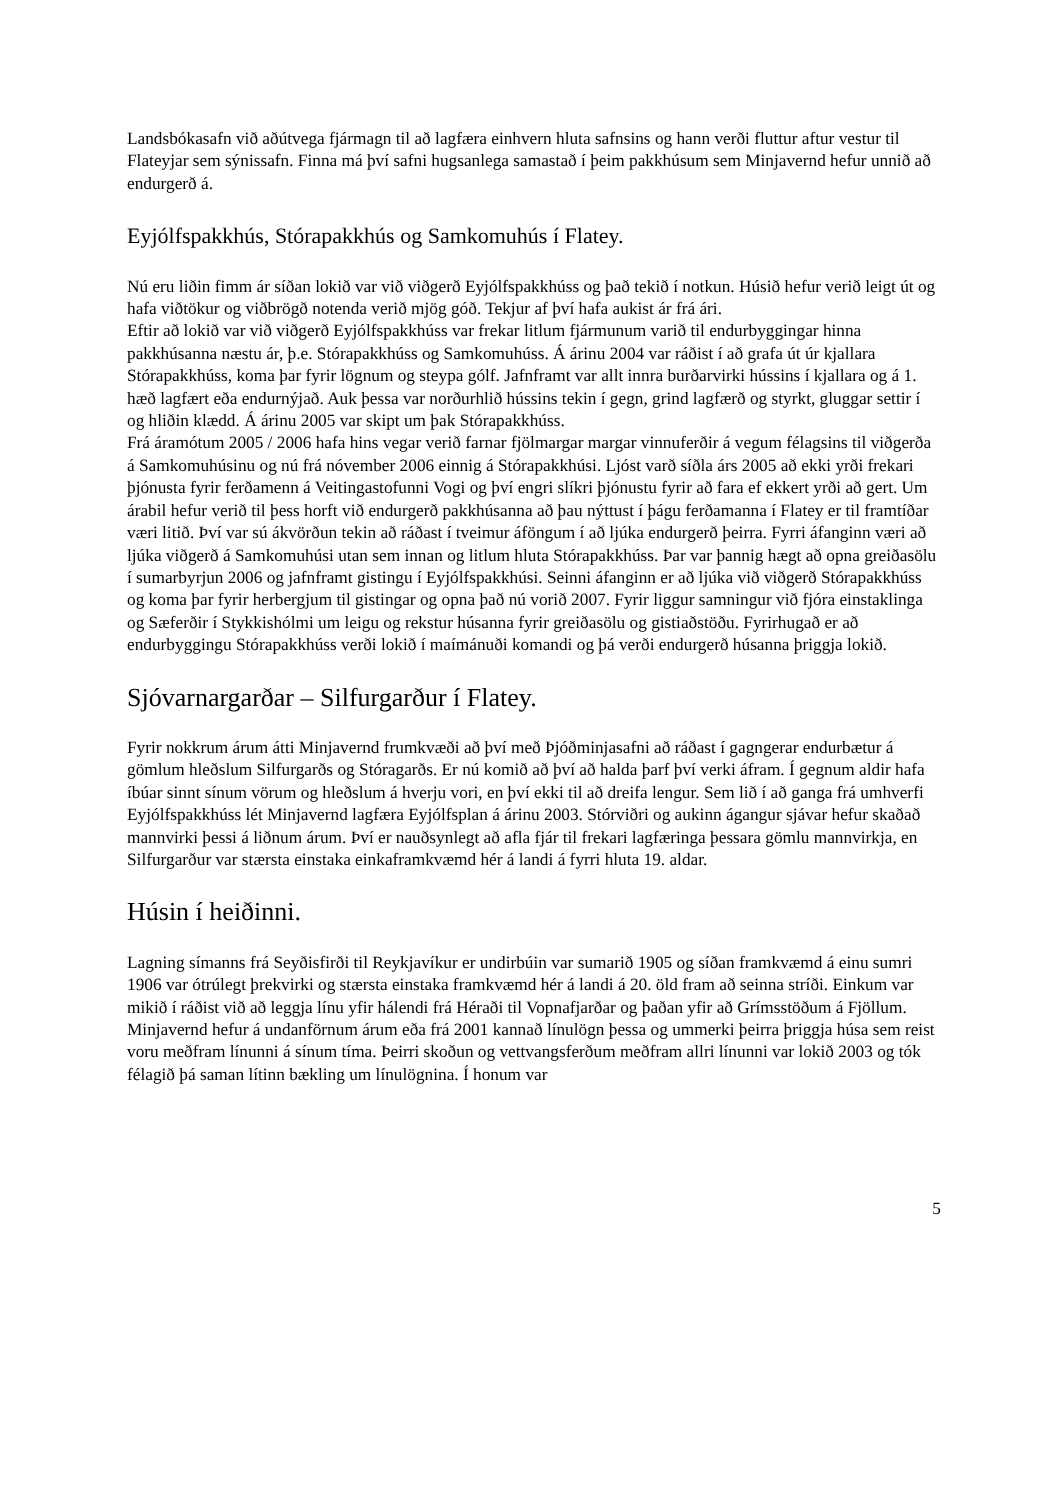Landsbókasafn við aðútvega fjármagn til að lagfæra einhvern hluta safnsins og hann verði fluttur aftur vestur til Flateyjar sem sýnissafn. Finna má því safni hugsanlega samastað í þeim pakkhúsum sem Minjavernd hefur unnið að endurgerð á.
Eyjólfspakkhús, Stórapakkhús og Samkomuhús í Flatey.
Nú eru liðin fimm ár síðan lokið var við viðgerð Eyjólfspakkhúss og það tekið í notkun. Húsið hefur verið leigt út og hafa viðtökur og viðbrögð notenda verið mjög góð. Tekjur af því hafa aukist ár frá ári.
Eftir að lokið var við viðgerð Eyjólfspakkhúss var frekar litlum fjármunum varið til endurbyggingar hinna pakkhúsanna næstu ár, þ.e. Stórapakkhúss og Samkomuhúss. Á árinu 2004 var ráðist í að grafa út úr kjallara Stórapakkhúss, koma þar fyrir lögnum og steypa gólf. Jafnframt var allt innra burðarvirki hússins í kjallara og á 1. hæð lagfært eða endurnýjað. Auk þessa var norðurhlið hússins tekin í gegn, grind lagfærð og styrkt, gluggar settir í og hliðin klædd. Á árinu 2005 var skipt um þak Stórapakkhúss.
Frá áramótum 2005 / 2006 hafa hins vegar verið farnar fjölmargar margar vinnuferðir á vegum félagsins til viðgerða á Samkomuhúsinu og nú frá nóvember 2006 einnig á Stórapakkhúsi. Ljóst varð síðla árs 2005 að ekki yrði frekari þjónusta fyrir ferðamenn á Veitingastofunni Vogi og því engri slíkri þjónustu fyrir að fara ef ekkert yrði að gert. Um árabil hefur verið til þess horft við endurgerð pakkhúsanna að þau nýttust í þágu ferðamanna í Flatey er til framtíðar væri litið. Því var sú ákvörðun tekin að ráðast í tveimur áföngum í að ljúka endurgerð þeirra. Fyrri áfanginn væri að ljúka viðgerð á Samkomuhúsi utan sem innan og litlum hluta Stórapakkhúss. Þar var þannig hægt að opna greiðasölu í sumarbyrjun 2006 og jafnframt gistingu í Eyjólfspakkhúsi. Seinni áfanginn er að ljúka við viðgerð Stórapakkhúss og koma þar fyrir herbergjum til gistingar og opna það nú vorið 2007. Fyrir liggur samningur við fjóra einstaklinga og Sæferðir í Stykkishólmi um leigu og rekstur húsanna fyrir greiðasölu og gistiaðstöðu. Fyrirhugað er að endurbyggingu Stórapakkhúss verði lokið í maímánuði komandi og þá verði endurgerð húsanna þriggja lokið.
Sjóvarnargarðar – Silfurgarður í Flatey.
Fyrir nokkrum árum átti Minjavernd frumkvæði að því með Þjóðminjasafni að ráðast í gagngerar endurbætur á gömlum hleðslum Silfurgarðs og Stóragarðs. Er nú komið að því að halda þarf því verki áfram. Í gegnum aldir hafa íbúar sinnt sínum vörum og hleðslum á hverju vori, en því ekki til að dreifa lengur. Sem lið í að ganga frá umhverfi Eyjólfspakkhúss lét Minjavernd lagfæra Eyjólfsplan á árinu 2003. Stórviðri og aukinn ágangur sjávar hefur skaðað mannvirki þessi á liðnum árum. Því er nauðsynlegt að afla fjár til frekari lagfæringa þessara gömlu mannvirkja, en Silfurgarður var stærsta einstaka einkaframkvæmd hér á landi á fyrri hluta 19. aldar.
Húsin í heiðinni.
Lagning símanns frá Seyðisfirði til Reykjavíkur er undirbúin var sumarið 1905 og síðan framkvæmd á einu sumri 1906 var ótrúlegt þrekvirki og stærsta einstaka framkvæmd hér á landi á 20. öld fram að seinna stríði. Einkum var mikið í ráðist við að leggja línu yfir hálendi frá Héraði til Vopnafjarðar og þaðan yfir að Grímsstöðum á Fjöllum. Minjavernd hefur á undanförnum árum eða frá 2001 kannað línulögn þessa og ummerki þeirra þriggja húsa sem reist voru meðfram línunni á sínum tíma. Þeirri skoðun og vettvangsferðum meðfram allri línunni var lokið 2003 og tók félagið þá saman lítinn bækling um línulögnina. Í honum var
5